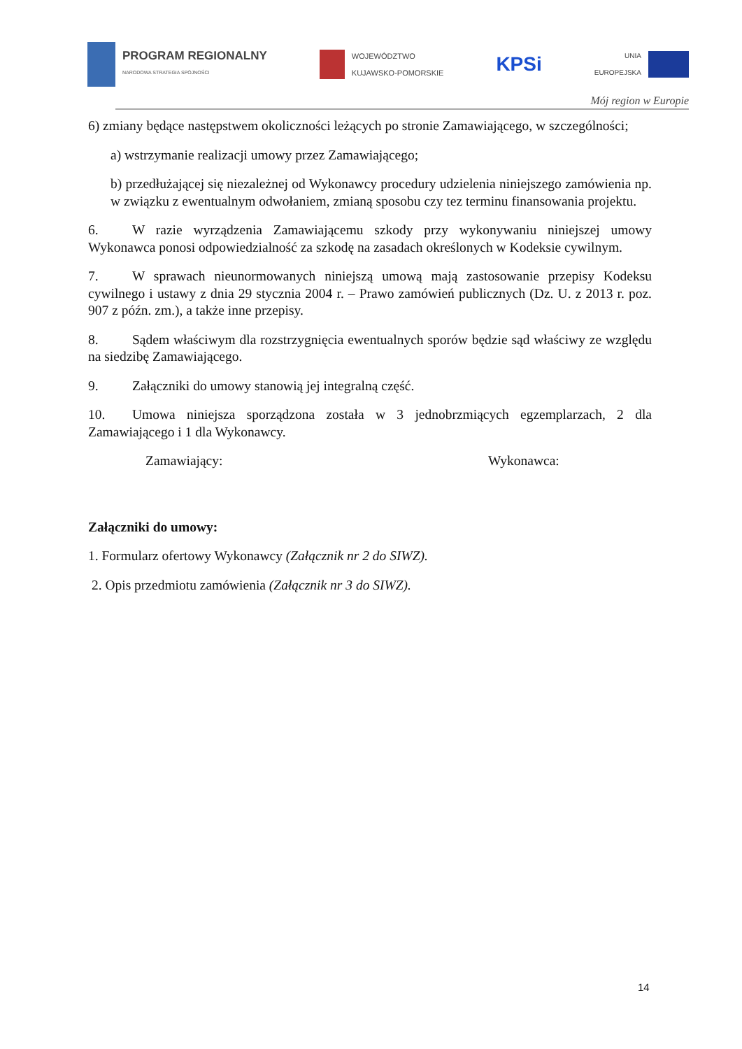PROGRAM REGIONALNY
NARODOWA STRATEGIA SPÓJNOŚCI
WOJEWÓDZTWO
KUJAWSKO-POMORSKIE
KPSi
UNIA
EUROPEJSKA
Mój region w Europie
6) zmiany będące następstwem okoliczności leżących po stronie Zamawiającego, w szczególności;
a) wstrzymanie realizacji umowy przez Zamawiającego;
b) przedłużającej się niezależnej od Wykonawcy procedury udzielenia niniejszego zamówienia np. w związku z ewentualnym odwołaniem, zmianą sposobu czy tez terminu finansowania projektu.
6. W razie wyrządzenia Zamawiającemu szkody przy wykonywaniu niniejszej umowy Wykonawca ponosi odpowiedzialność za szkodę na zasadach określonych w Kodeksie cywilnym.
7. W sprawach nieunormowanych niniejszą umową mają zastosowanie przepisy Kodeksu cywilnego i ustawy z dnia 29 stycznia 2004 r. – Prawo zamówień publicznych (Dz. U. z 2013 r. poz. 907 z późn. zm.), a także inne przepisy.
8. Sądem właściwym dla rozstrzygnięcia ewentualnych sporów będzie sąd właściwy ze względu na siedzibę Zamawiającego.
9. Załączniki do umowy stanowią jej integralną część.
10. Umowa niniejsza sporządzona została w 3 jednobrzmiących egzemplarzach, 2 dla Zamawiającego i 1 dla Wykonawcy.
Zamawiający: Wykonawca:
Załączniki do umowy:
1. Formularz ofertowy Wykonawcy (Załącznik nr 2 do SIWZ).
2. Opis przedmiotu zamówienia (Załącznik nr 3 do SIWZ).
14